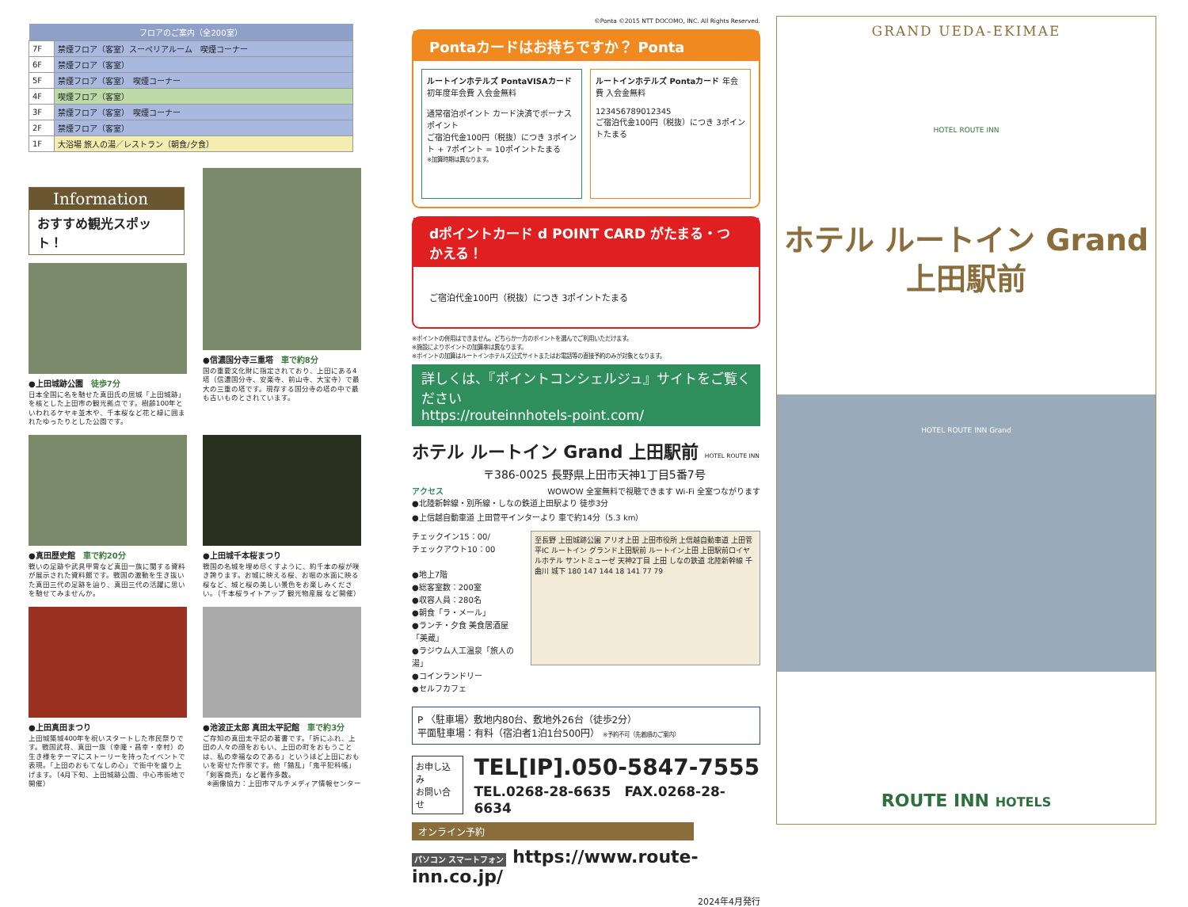| フロアのご案内（全200室） | |
| --- | --- |
| 7F | 禁煙フロア（客室）スーペリアルーム 喫煙コーナー |
| 6F | 禁煙フロア（客室） |
| 5F | 禁煙フロア（客室） 喫煙コーナー |
| 4F | 喫煙フロア（客室） |
| 3F | 禁煙フロア（客室） 喫煙コーナー |
| 2F | 禁煙フロア（客室） |
| 1F | 大浴場 旅人の湯／レストラン（朝食/夕食） |
Information
おすすめ観光スポット！
●上田城跡公園　徒歩7分
日本全国に名を馳せた真田氏の居城「上田城跡」を核とした上田市の観光拠点です。樹齢100年といわれるケヤキ並木や、千本桜など花と緑に囲まれたゆったりとした公園です。
●信濃国分寺三重塔　車で約8分
国の重要文化財に指定されており、上田にある4塔（信濃国分寺、安楽寺、前山寺、大宝寺）で最大の三重の塔です。現存する国分寺の塔の中で最も古いものとされています。
●真田歴史館　車で約20分
戦いの足跡や武具甲冑など真田一族に関する資料が展示された資料館です。戦国の激動を生き抜いた真田三代の足跡を辿り、真田三代の活躍に思いを馳せてみませんか。
●上田城千本桜まつり
戦国の名城を埋め尽くすように、約千本の桜が咲き誇ります。お城に映える桜、お堀の水面に映る桜など、城と桜の美しい景色をお楽しみください。（千本桜ライトアップ 観光物産展 など開催）
●上田真田まつり
上田城築城400年を祝いスタートした市民祭りです。戦国武将、真田一族（幸隆・昌幸・幸村）の生き様をテーマにストーリーを持ったイベントで表現。「上田のおもてなしの心」で街中を盛り上げます。（4月下旬、上田城跡公園、中心市街地で開催）
●池波正太郎 真田太平記館　車で約3分
ご存知の真田太平記の著書です。「折にふれ、上田の人々の顔をおもい、上田の町をおもうことは、私の幸福なのである」というほど上田におもいを寄せた作家です。他「錯乱」「鬼平犯科帳」「剣客商売」など著作多数。
※画像協力：上田市マルチメディア情報センター
©Ponta ©2015 NTT DOCOMO, INC. All Rights Reserved.
Pontaカードはお持ちですか？ Ponta
ルートインホテルズ PontaVISAカード 初年度年会費 入会金無料
通常宿泊ポイント カード決済でボーナスポイント
ご宿泊代金100円（税抜）につき 3ポイント + 7ポイント = 10ポイントたまる
※加算時期は異なります。
ルートインホテルズ Pontaカード 年会費 入会金無料
123456789012345
ご宿泊代金100円（税抜）につき 3ポイントたまる
dポイントカード d POINT CARD がたまる・つかえる！
ご宿泊代金100円（税抜）につき 3ポイントたまる
※ポイントの併用はできません。どちらか一方のポイントを選んでご利用いただけます。
※施設によりポイントの加算率は異なります。
※ポイントの加算はルートインホテルズ公式サイトまたはお電話等の直接予約のみが対象となります。
詳しくは、『ポイントコンシェルジュ』サイトをご覧ください
https://routeinnhotels-point.com/
ホテル ルートイン Grand 上田駅前 HOTEL ROUTE INN
〒386-0025 長野県上田市天神1丁目5番7号
アクセス WOWOW 全室無料で視聴できます Wi-Fi 全室つながります
●北陸新幹線・別所線・しなの鉄道上田駅より 徒歩3分
●上信越自動車道 上田菅平インターより 車で約14分（5.3 km）
チェックイン15：00/
チェックアウト10：00
●地上7階
●総客室数：200室
●収容人員：280名
●朝食「ラ・メール」
●ランチ・夕食 美食居酒屋「美蔵」
●ラジウム人工温泉「旅人の湯」
●コインランドリー
●セルフカフェ
至長野 上田城跡公園 アリオ上田 上田市役所 上信越自動車道 上田菅平IC ルートイン グランド上田駅前 ルートイン上田 上田駅前ロイヤルホテル サントミューゼ 天神2丁目 上田 しなの鉄道 北陸新幹線 千曲川 城下 180 147 144 18 141 77 79
P 〈駐車場〉敷地内80台、敷地外26台（徒歩2分）
平面駐車場：有料（宿泊者1泊1台500円） ※予約不可（先着順のご案内）
お申し込み
お問い合せ
TEL[IP].050-5847-7555
TEL.0268-28-6635　FAX.0268-28-6634
オンライン予約
パソコン スマートフォン https://www.route-inn.co.jp/
2024年4月発行
GRAND UEDA-EKIMAE
HOTEL ROUTE INN
ホテル ルートイン Grand
上田駅前
HOTEL ROUTE INN Grand
ROUTE INN HOTELS